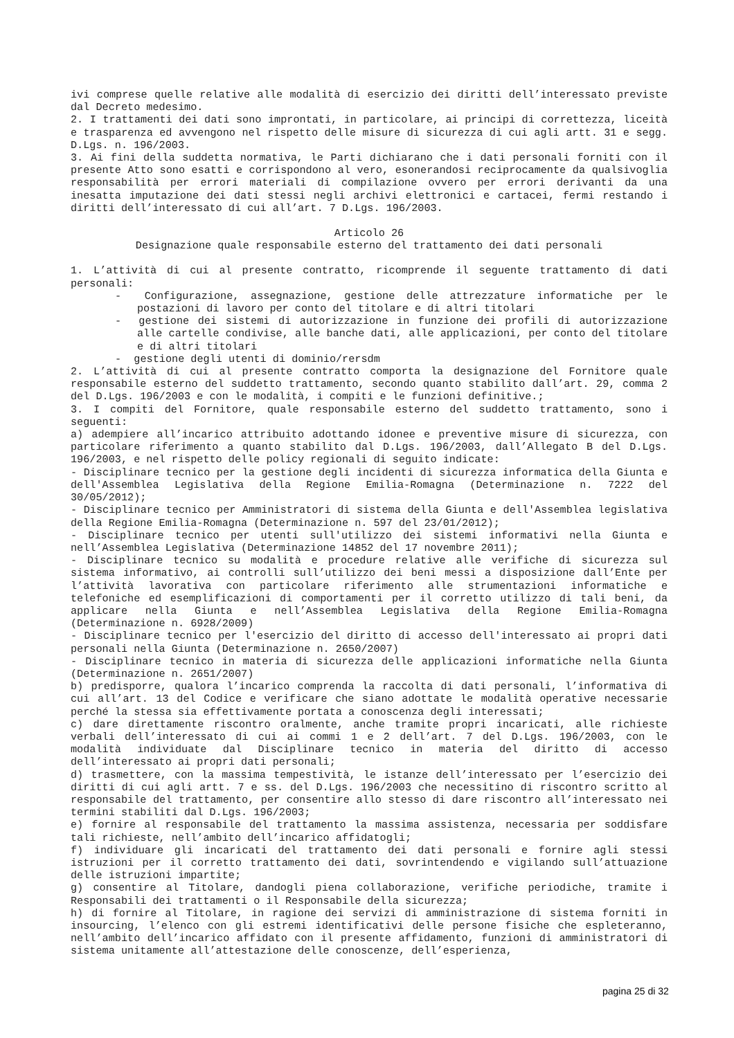ivi comprese quelle relative alle modalità di esercizio dei diritti dell’interessato previste dal Decreto medesimo.
2. I trattamenti dei dati sono improntati, in particolare, ai principi di correttezza, liceità e trasparenza ed avvengono nel rispetto delle misure di sicurezza di cui agli artt. 31 e segg. D.Lgs. n. 196/2003.
3. Ai fini della suddetta normativa, le Parti dichiarano che i dati personali forniti con il presente Atto sono esatti e corrispondono al vero, esonerandosi reciprocamente da qualsivoglia responsabilità per errori materiali di compilazione ovvero per errori derivanti da una inesatta imputazione dei dati stessi negli archivi elettronici e cartacei, fermi restando i diritti dell’interessato di cui all’art. 7 D.Lgs. 196/2003.
Articolo 26
Designazione quale responsabile esterno del trattamento dei dati personali
1. L’attività di cui al presente contratto, ricomprende il seguente trattamento di dati personali:
- Configurazione, assegnazione, gestione delle attrezzature informatiche per le postazioni di lavoro per conto del titolare e di altri titolari
- gestione dei sistemi di autorizzazione in funzione dei profili di autorizzazione alle cartelle condivise, alle banche dati, alle applicazioni, per conto del titolare e di altri titolari
- gestione degli utenti di dominio/rersdm
2. L’attività di cui al presente contratto comporta la designazione del Fornitore quale responsabile esterno del suddetto trattamento, secondo quanto stabilito dall’art. 29, comma 2 del D.Lgs. 196/2003 e con le modalità, i compiti e le funzioni definitive.;
3. I compiti del Fornitore, quale responsabile esterno del suddetto trattamento, sono i seguenti:
a) adempiere all’incarico attribuito adottando idonee e preventive misure di sicurezza, con particolare riferimento a quanto stabilito dal D.Lgs. 196/2003, dall’Allegato B del D.Lgs. 196/2003, e nel rispetto delle policy regionali di seguito indicate:
- Disciplinare tecnico per la gestione degli incidenti di sicurezza informatica della Giunta e dell'Assemblea Legislativa della Regione Emilia-Romagna (Determinazione n. 7222 del 30/05/2012);
- Disciplinare tecnico per Amministratori di sistema della Giunta e dell'Assemblea legislativa della Regione Emilia-Romagna (Determinazione n. 597 del 23/01/2012);
- Disciplinare tecnico per utenti sull'utilizzo dei sistemi informativi nella Giunta e nell’Assemblea Legislativa (Determinazione 14852 del 17 novembre 2011);
- Disciplinare tecnico su modalità e procedure relative alle verifiche di sicurezza sul sistema informativo, ai controlli sull’utilizzo dei beni messi a disposizione dall’Ente per l’attività lavorativa con particolare riferimento alle strumentazioni informatiche e telefoniche ed esemplificazioni di comportamenti per il corretto utilizzo di tali beni, da applicare nella Giunta e nell’Assemblea Legislativa della Regione Emilia-Romagna (Determinazione n. 6928/2009)
- Disciplinare tecnico per l'esercizio del diritto di accesso dell'interessato ai propri dati personali nella Giunta (Determinazione n. 2650/2007)
- Disciplinare tecnico in materia di sicurezza delle applicazioni informatiche nella Giunta (Determinazione n. 2651/2007)
b) predisporre, qualora l’incarico comprenda la raccolta di dati personali, l’informativa di cui all’art. 13 del Codice e verificare che siano adottate le modalità operative necessarie perché la stessa sia effettivamente portata a conoscenza degli interessati;
c) dare direttamente riscontro oralmente, anche tramite propri incaricati, alle richieste verbali dell’interessato di cui ai commi 1 e 2 dell’art. 7 del D.Lgs. 196/2003, con le modalità individuate dal Disciplinare tecnico in materia del diritto di accesso dell’interessato ai propri dati personali;
d) trasmettere, con la massima tempestività, le istanze dell’interessato per l’esercizio dei diritti di cui agli artt. 7 e ss. del D.Lgs. 196/2003 che necessitino di riscontro scritto al responsabile del trattamento, per consentire allo stesso di dare riscontro all’interessato nei termini stabiliti dal D.Lgs. 196/2003;
e) fornire al responsabile del trattamento la massima assistenza, necessaria per soddisfare tali richieste, nell’ambito dell’incarico affidatogli;
f) individuare gli incaricati del trattamento dei dati personali e fornire agli stessi istruzioni per il corretto trattamento dei dati, sovrintendendo e vigilando sull’attuazione delle istruzioni impartite;
g) consentire al Titolare, dandogli piena collaborazione, verifiche periodiche, tramite i Responsabili dei trattamenti o il Responsabile della sicurezza;
h) di fornire al Titolare, in ragione dei servizi di amministrazione di sistema forniti in insourcing, l’elenco con gli estremi identificativi delle persone fisiche che espleteranno, nell’ambito dell’incarico affidato con il presente affidamento, funzioni di amministratori di sistema unitamente all’attestazione delle conoscenze, dell’esperienza,
pagina 25 di 32